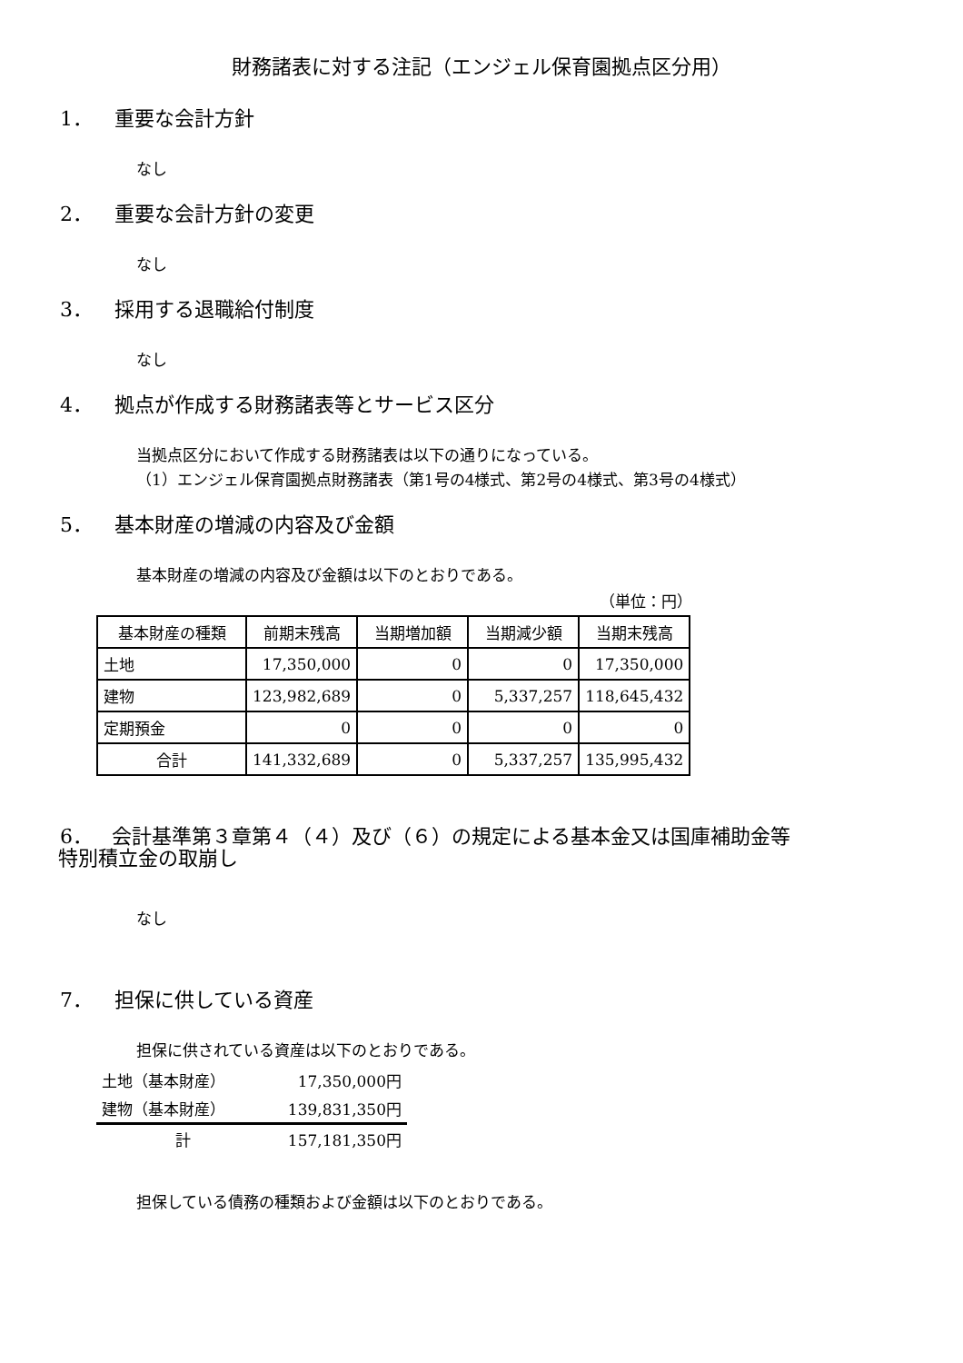財務諸表に対する注記（エンジェル保育園拠点区分用）
1． 重要な会計方針
なし
2． 重要な会計方針の変更
なし
3． 採用する退職給付制度
なし
4． 拠点が作成する財務諸表等とサービス区分
当拠点区分において作成する財務諸表は以下の通りになっている。
（1）エンジェル保育園拠点財務諸表（第1号の4様式、第2号の4様式、第3号の4様式）
5． 基本財産の増減の内容及び金額
基本財産の増減の内容及び金額は以下のとおりである。
（単位：円）
| 基本財産の種類 | 前期末残高 | 当期増加額 | 当期減少額 | 当期末残高 |
| --- | --- | --- | --- | --- |
| 土地 | 17,350,000 | 0 | 0 | 17,350,000 |
| 建物 | 123,982,689 | 0 | 5,337,257 | 118,645,432 |
| 定期預金 | 0 | 0 | 0 | 0 |
| 合計 | 141,332,689 | 0 | 5,337,257 | 135,995,432 |
6． 会計基準第３章第４（４）及び（６）の規定による基本金又は国庫補助金等
特別積立金の取崩し
なし
7． 担保に供している資産
担保に供されている資産は以下のとおりである。
土地（基本財産） 17,350,000円
建物（基本財産） 139,831,350円
計 157,181,350円
担保している債務の種類および金額は以下のとおりである。